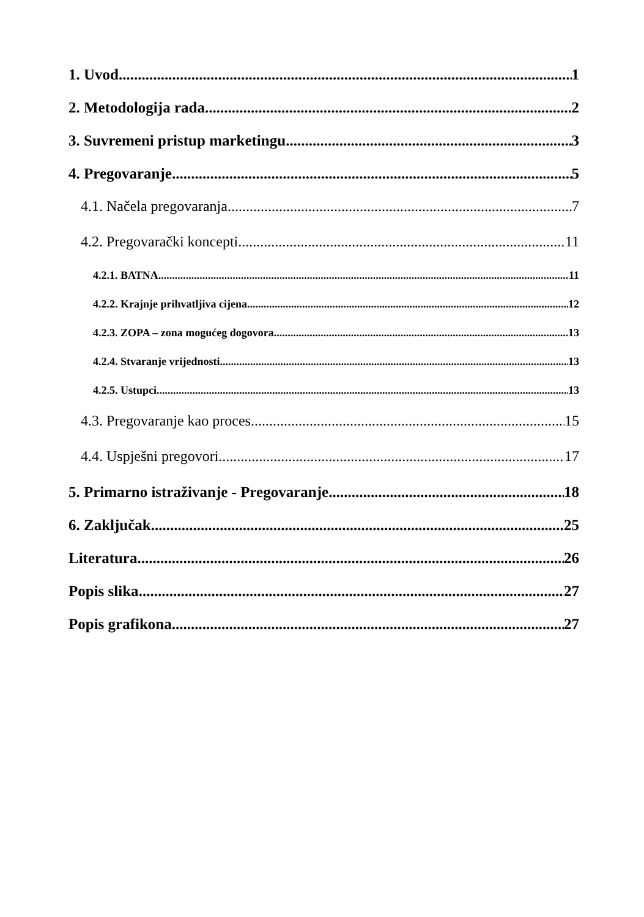1. Uvod 1
2. Metodologija rada 2
3. Suvremeni pristup marketingu 3
4. Pregovaranje 5
4.1. Načela pregovaranja 7
4.2. Pregovarački koncepti 11
4.2.1. BATNA 11
4.2.2. Krajnje prihvatljiva cijena 12
4.2.3. ZOPA – zona mogućeg dogovora 13
4.2.4. Stvaranje vrijednosti 13
4.2.5. Ustupci 13
4.3. Pregovaranje kao proces 15
4.4. Uspješni pregovori 17
5. Primarno istraživanje - Pregovaranje 18
6. Zaključak 25
Literatura 26
Popis slika 27
Popis grafikona 27